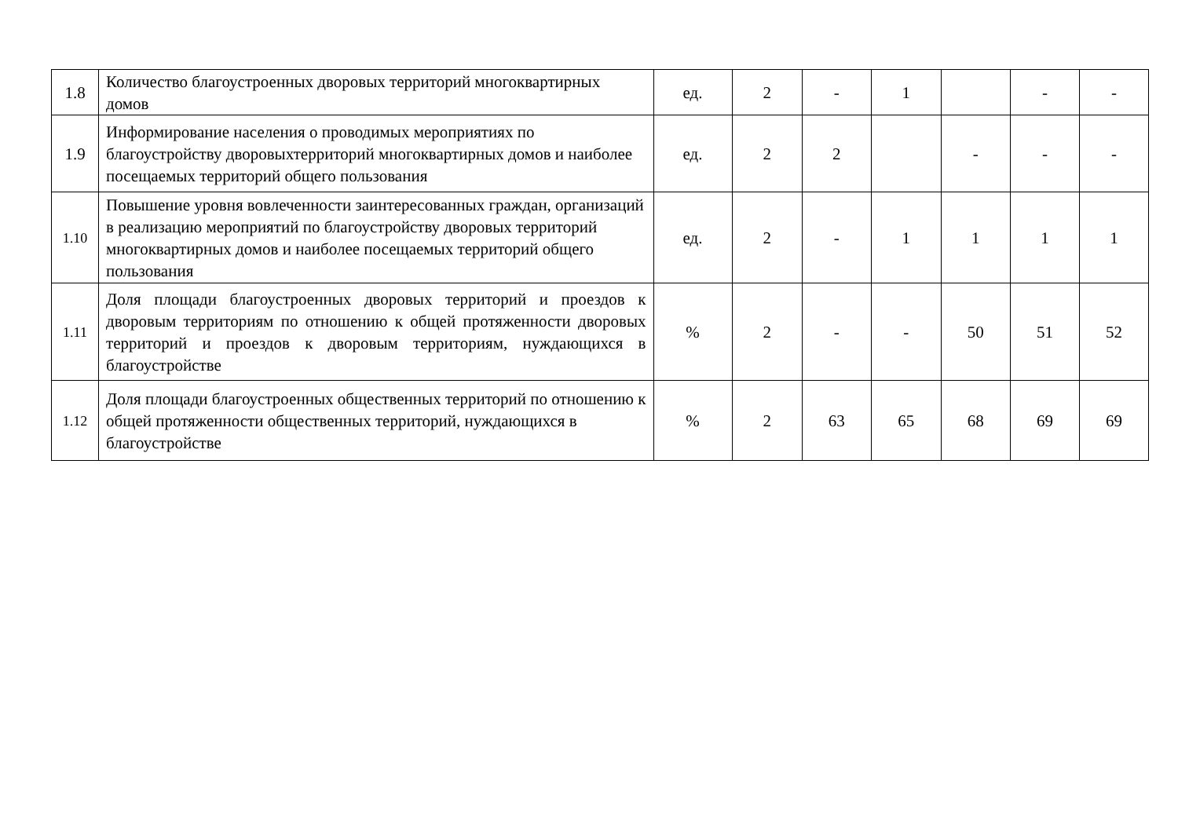| 1.8 | Количество благоустроенных дворовых территорий многоквартирных домов | ед. | 2 | - | 1 | | - | - |
| 1.9 | Информирование населения о проводимых мероприятиях по благоустройству дворовыхтерриторий многоквартирных домов и наиболее посещаемых территорий общего пользования | ед. | 2 | 2 | | - | - | - |
| 1.10 | Повышение уровня вовлеченности заинтересованных граждан, организаций в реализацию мероприятий по благоустройству дворовых территорий многоквартирных домов и наиболее посещаемых территорий общего пользования | ед. | 2 | - | 1 | 1 | 1 | 1 |
| 1.11 | Доля площади благоустроенных дворовых территорий и проездов к дворовым территориям по отношению к общей протяженности дворовых территорий и проездов к дворовым территориям, нуждающихся в благоустройстве | % | 2 | - | - | 50 | 51 | 52 |
| 1.12 | Доля площади благоустроенных общественных территорий по отношению к общей протяженности общественных территорий, нуждающихся в благоустройстве | % | 2 | 63 | 65 | 68 | 69 | 69 |